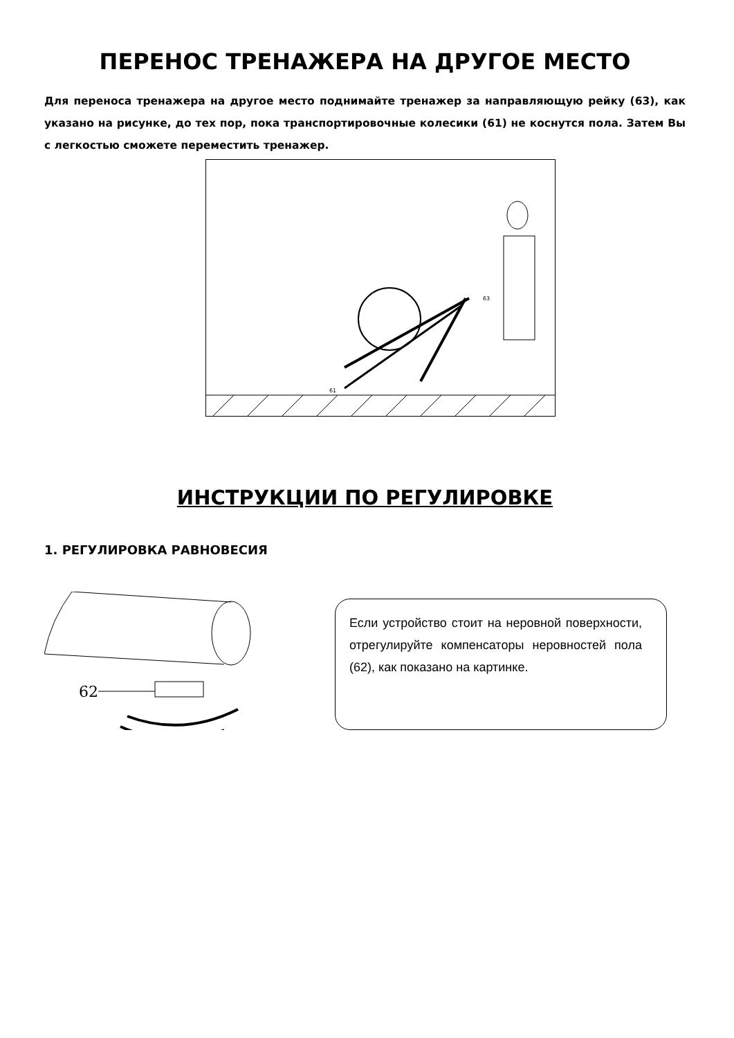ПЕРЕНОС ТРЕНАЖЕРА НА ДРУГОЕ МЕСТО
Для переноса тренажера на другое место поднимайте тренажер за направляющую рейку (63), как указано на рисунке, до тех пор, пока транспортировочные колесики (61) не коснутся пола. Затем Вы с легкостью сможете переместить тренажер.
61
63
ИНСТРУКЦИИ ПО РЕГУЛИРОВКЕ
1. РЕГУЛИРОВКА РАВНОВЕСИЯ
62
Если устройство стоит на неровной поверхности, отрегулируйте компенсаторы неровностей пола (62), как показано на картинке.